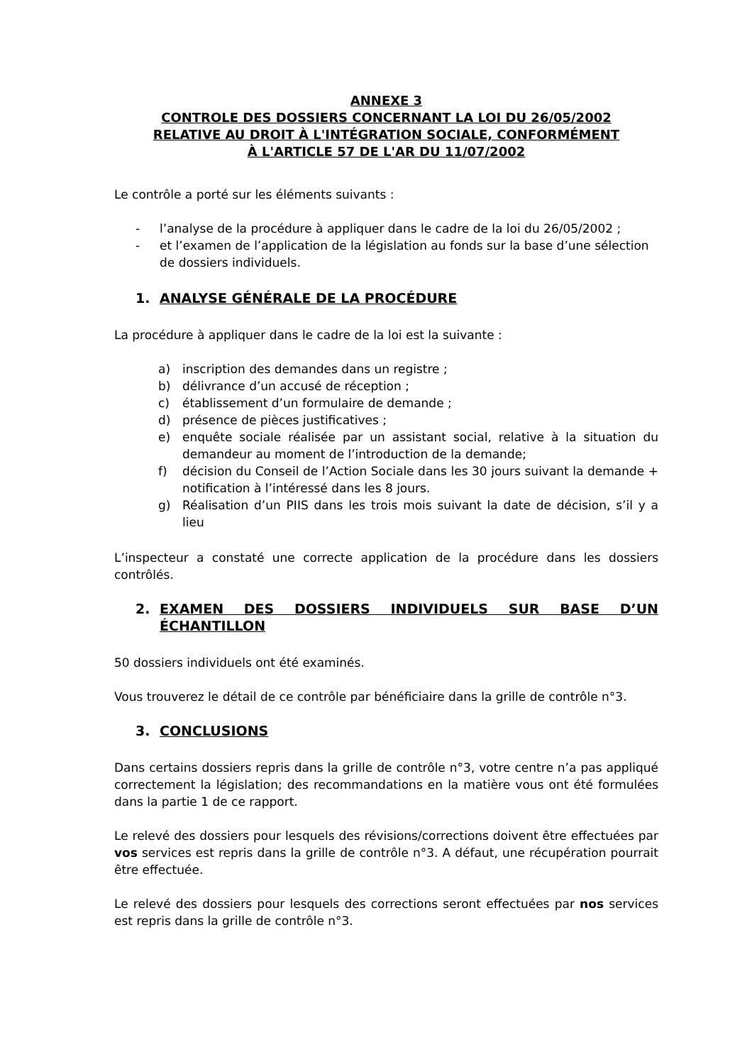ANNEXE 3
CONTROLE DES DOSSIERS CONCERNANT LA LOI DU 26/05/2002
RELATIVE AU DROIT À L'INTÉGRATION SOCIALE, CONFORMÉMENT
À L'ARTICLE 57 DE L'AR DU 11/07/2002
Le contrôle a porté sur les éléments suivants :
- l’analyse de la procédure à appliquer dans le cadre de la loi du 26/05/2002 ;
- et l’examen de l’application de la législation au fonds sur la base d’une sélection de dossiers individuels.
1. ANALYSE GÉNÉRALE DE LA PROCÉDURE
La procédure à appliquer dans le cadre de la loi est la suivante :
a) inscription des demandes dans un registre ;
b) délivrance d’un accusé de réception ;
c) établissement d’un formulaire de demande ;
d) présence de pièces justificatives ;
e) enquête sociale réalisée par un assistant social, relative à la situation du demandeur au moment de l’introduction de la demande;
f) décision du Conseil de l’Action Sociale dans les 30 jours suivant la demande + notification à l’intéressé dans les 8 jours.
g) Réalisation d’un PIIS dans les trois mois suivant la date de décision, s’il y a lieu
L’inspecteur a constaté une correcte application de la procédure dans les dossiers contrôlés.
2. EXAMEN DES DOSSIERS INDIVIDUELS SUR BASE D’UN ÉCHANTILLON
50 dossiers individuels ont été examinés.
Vous trouverez le détail de ce contrôle par bénéficiaire dans la grille de contrôle n°3.
3. CONCLUSIONS
Dans certains dossiers repris dans la grille de contrôle n°3, votre centre n’a pas appliqué correctement la législation; des recommandations en la matière vous ont été formulées dans la partie 1 de ce rapport.
Le relevé des dossiers pour lesquels des révisions/corrections doivent être effectuées par vos services est repris dans la grille de contrôle n°3. A défaut, une récupération pourrait être effectuée.
Le relevé des dossiers pour lesquels des corrections seront effectuées par nos services est repris dans la grille de contrôle n°3.